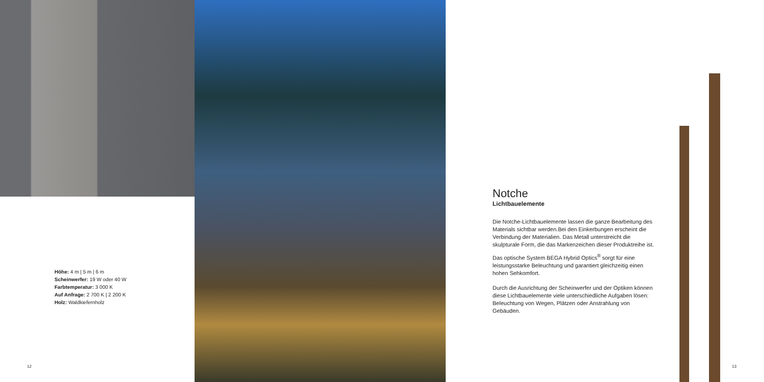Höhe: 4 m | 5 m | 6 m
Scheinwerfer: 19 W oder 40 W
Farbtemperatur: 3 000 K
Auf Anfrage: 2 700 K | 2 200 K
Holz: Waldkiefernholz
12
Notche
Lichtbauelemente
Die Notche-Lichtbauelemente lassen die ganze Bearbeitung des Materials sichtbar werden.Bei den Einkerbungen erscheint die Verbindung der Materialien. Das Metall unterstreicht die skulpturale Form, die das Markenzeichen dieser Produktreihe ist.
Das optische System BEGA Hybrid Optics<sup>®</sup> sorgt für eine leistungsstarke Beleuchtung und garantiert gleichzeitig einen hohen Sehkomfort.
Durch die Ausrichtung der Scheinwerfer und der Optiken können diese Lichtbauelemente viele unterschiedliche Aufgaben lösen: Beleuchtung von Wegen, Plätzen oder Anstrahlung von Gebäuden.
13